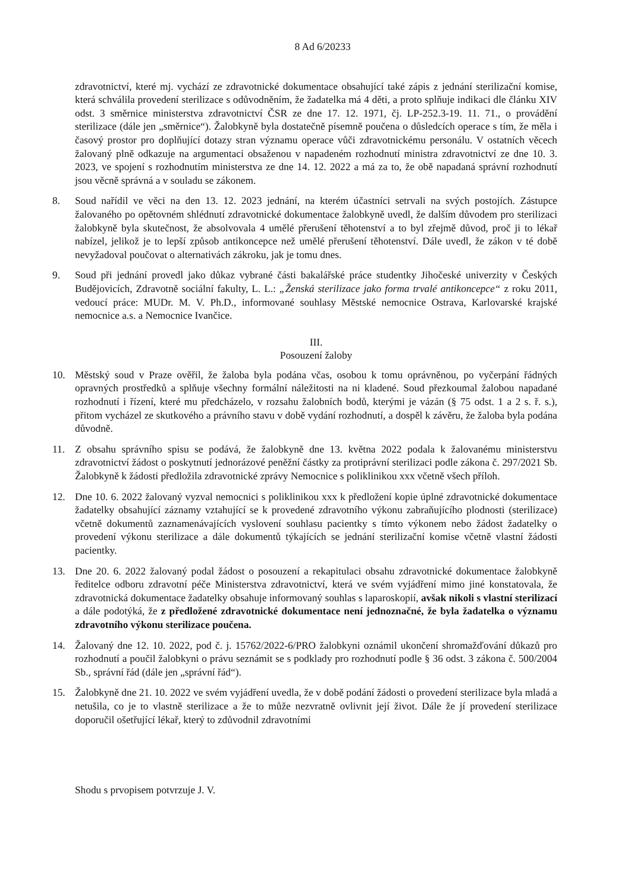8 Ad 6/20233
zdravotnictví, které mj. vychází ze zdravotnické dokumentace obsahující také zápis z jednání sterilizační komise, která schválila provedení sterilizace s odůvodněním, že žadatelka má 4 děti, a proto splňuje indikaci dle článku XIV odst. 3 směrnice ministerstva zdravotnictví ČSR ze dne 17. 12. 1971, čj. LP-252.3-19. 11. 71., o provádění sterilizace (dále jen „směrnice“). Žalobkyně byla dostatečně písemně poučena o důsledcích operace s tím, že měla i časový prostor pro doplňující dotazy stran významu operace vůči zdravotnickému personálu. V ostatních věcech žalovaný plně odkazuje na argumentaci obsaženou v napadeném rozhodnutí ministra zdravotnictví ze dne 10. 3. 2023, ve spojení s rozhodnutím ministerstva ze dne 14. 12. 2022 a má za to, že obě napadaná správní rozhodnutí jsou věcně správná a v souladu se zákonem.
8. Soud nařídil ve věci na den 13. 12. 2023 jednání, na kterém účastníci setrvali na svých postojích. Zástupce žalovaného po opětovném shlédnutí zdravotnické dokumentace žalobkyně uvedl, že dalším důvodem pro sterilizaci žalobkyně byla skutečnost, že absolvovala 4 umělé přerušení těhotenství a to byl zřejmě důvod, proč ji to lékař nabízel, jelikož je to lepší způsob antikoncepce než umělé přerušení těhotenství. Dále uvedl, že zákon v té době nevyžadoval poučovat o alternativách zákroku, jak je tomu dnes.
9. Soud při jednání provedl jako důkaz vybrané části bakalářské práce studentky Jihočeské univerzity v Českých Budějovicích, Zdravotně sociální fakulty, L. L.: „Ženská sterilizace jako forma trvalé antikoncepce“ z roku 2011, vedoucí práce: MUDr. M. V. Ph.D., informované souhlasy Městské nemocnice Ostrava, Karlovarské krajské nemocnice a.s. a Nemocnice Ivančice.
III.
Posouzení žaloby
10. Městský soud v Praze ověřil, že žaloba byla podána včas, osobou k tomu oprávněnou, po vyčerpání řádných opravných prostředků a splňuje všechny formální náležitosti na ni kladené. Soud přezkoumal žalobou napadané rozhodnutí i řízení, které mu předcházelo, v rozsahu žalobních bodů, kterými je vázán (§ 75 odst. 1 a 2 s. ř. s.), přitom vycházel ze skutkového a právního stavu v době vydání rozhodnutí, a dospěl k závěru, že žaloba byla podána důvodně.
11. Z obsahu správního spisu se podává, že žalobkyně dne 13. května 2022 podala k žalovanému ministerstvu zdravotnictví žádost o poskytnutí jednorázové peněžní částky za protiprávní sterilizaci podle zákona č. 297/2021 Sb. Žalobkyně k žádosti předložila zdravotnické zprávy Nemocnice s poliklinikou xxx včetně všech příloh.
12. Dne 10. 6. 2022 žalovaný vyzval nemocnici s poliklinikou xxx k předložení kopie úplné zdravotnické dokumentace žadatelky obsahující záznamy vztahující se k provedené zdravotního výkonu zabraňujícího plodnosti (sterilizace) včetně dokumentů zaznamenávajících vyslovení souhlasu pacientky s tímto výkonem nebo žádost žadatelky o provedení výkonu sterilizace a dále dokumentů týkajících se jednání sterilizační komise včetně vlastní žádosti pacientky.
13. Dne 20. 6. 2022 žalovaný podal žádost o posouzení a rekapitulaci obsahu zdravotnické dokumentace žalobkyně ředitelce odboru zdravotní péče Ministerstva zdravotnictví, která ve svém vyjádření mimo jiné konstatovala, že zdravotnická dokumentace žadatelky obsahuje informovaný souhlas s laparoskopií, avšak nikoli s vlastní sterilizací a dále podotýká, že z předložené zdravotnické dokumentace není jednoznačné, že byla žadatelka o významu zdravotního výkonu sterilizace poučena.
14. Žalovaný dne 12. 10. 2022, pod č. j. 15762/2022-6/PRO žalobkyni oznámil ukončení shromažďování důkazů pro rozhodnutí a poučil žalobkyni o právu seznámit se s podklady pro rozhodnutí podle § 36 odst. 3 zákona č. 500/2004 Sb., správní řád (dále jen „správní řád“).
15. Žalobkyně dne 21. 10. 2022 ve svém vyjádření uvedla, že v době podání žádosti o provedení sterilizace byla mladá a netušila, co je to vlastně sterilizace a že to může nezvratně ovlivnit její život. Dále že jí provedení sterilizace doporučil ošetřující lékař, který to zdůvodnil zdravotními
Shodu s prvopisem potvrzuje J. V.